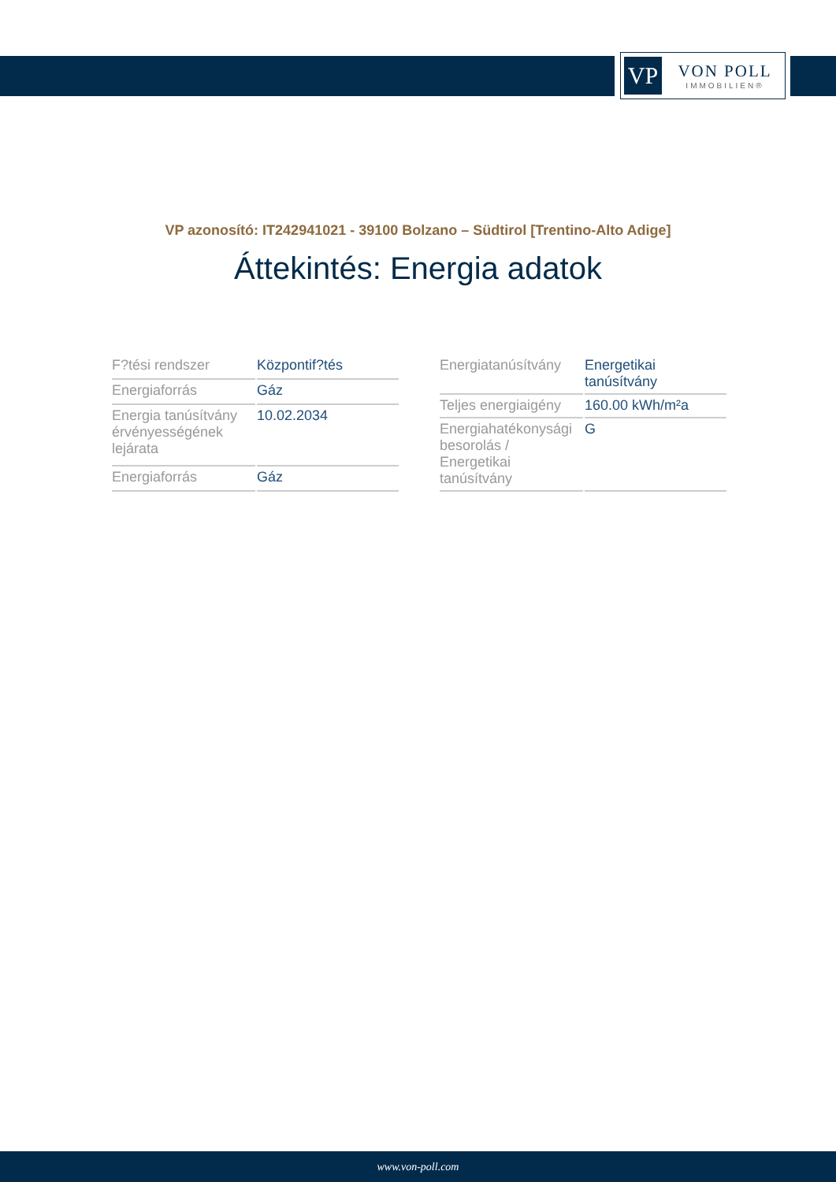VP
VON POLL
IMMOBILIEN®
VP azonosító: IT242941021 - 39100 Bolzano – Südtirol [Trentino-Alto Adige]
Áttekintés: Energia adatok
| F?tési rendszer | Központif?tés |
| Energiaforrás | Gáz |
| Energia tanúsítvány érvényességének lejárata | 10.02.2034 |
| Energiaforrás | Gáz |
| Energiatanúsítvány | Energetikai tanúsítvány |
| Teljes energiaigény | 160.00 kWh/m²a |
| Energiahatékonysági besorolás / Energetikai tanúsítvány | G |
www.von-poll.com